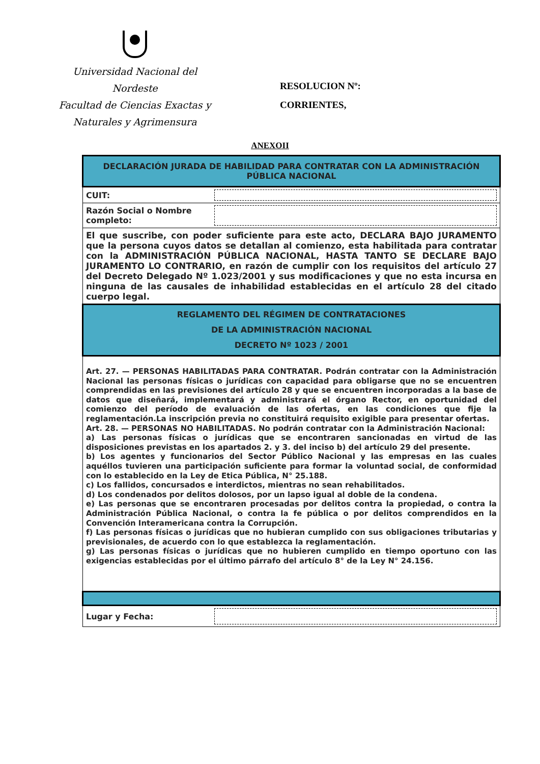Universidad Nacional del Nordeste
Facultad de Ciencias Exactas y
Naturales y Agrimensura
RESOLUCION Nº:
CORRIENTES,
ANEXOII
| DECLARACIÓN JURADA DE HABILIDAD PARA CONTRATAR CON LA ADMINISTRACIÓN PÚBLICA NACIONAL | |
| CUIT: | |
| Razón Social o Nombre completo: | |
| El que suscribe, con poder suficiente para este acto, DECLARA BAJO JURAMENTO que la persona cuyos datos se detallan al comienzo, esta habilitada para contratar con la ADMINISTRACIÓN PÚBLICA NACIONAL, HASTA TANTO SE DECLARE BAJO JURAMENTO LO CONTRARIO, en razón de cumplir con los requisitos del artículo 27 del Decreto Delegado Nº 1.023/2001 y sus modificaciones y que no esta incursa en ninguna de las causales de inhabilidad establecidas en el artículo 28 del citado cuerpo legal. | |
| REGLAMENTO DEL RÉGIMEN DE CONTRATACIONES DE LA ADMINISTRACIÓN NACIONAL DECRETO Nº 1023 / 2001 | |
| Art. 27. — PERSONAS HABILITADAS PARA CONTRATAR. Podrán contratar con la Administración Nacional las personas físicas o jurídicas con capacidad para obligarse que no se encuentren comprendidas en las previsiones del artículo 28 y que se encuentren incorporadas a la base de datos que diseñará, implementará y administrará el órgano Rector, en oportunidad del comienzo del período de evaluación de las ofertas, en las condiciones que fije la reglamentación.La inscripción previa no constituirá requisito exigible para presentar ofertas. Art. 28. — PERSONAS NO HABILITADAS. No podrán contratar con la Administración Nacional: a) Las personas físicas o jurídicas que se encontraren sancionadas en virtud de las disposiciones previstas en los apartados 2. y 3. del inciso b) del artículo 29 del presente. b) Los agentes y funcionarios del Sector Público Nacional y las empresas en las cuales aquéllos tuvieren una participación suficiente para formar la voluntad social, de conformidad con lo establecido en la Ley de Etica Pública, N° 25.188. c) Los fallidos, concursados e interdictos, mientras no sean rehabilitados. d) Los condenados por delitos dolosos, por un lapso igual al doble de la condena. e) Las personas que se encontraren procesadas por delitos contra la propiedad, o contra la Administración Pública Nacional, o contra la fe pública o por delitos comprendidos en la Convención Interamericana contra la Corrupción. f) Las personas físicas o jurídicas que no hubieran cumplido con sus obligaciones tributarias y previsionales, de acuerdo con lo que establezca la reglamentación. g) Las personas físicas o jurídicas que no hubieren cumplido en tiempo oportuno con las exigencias establecidas por el último párrafo del artículo 8° de la Ley N° 24.156. | |
| Lugar y Fecha: | |